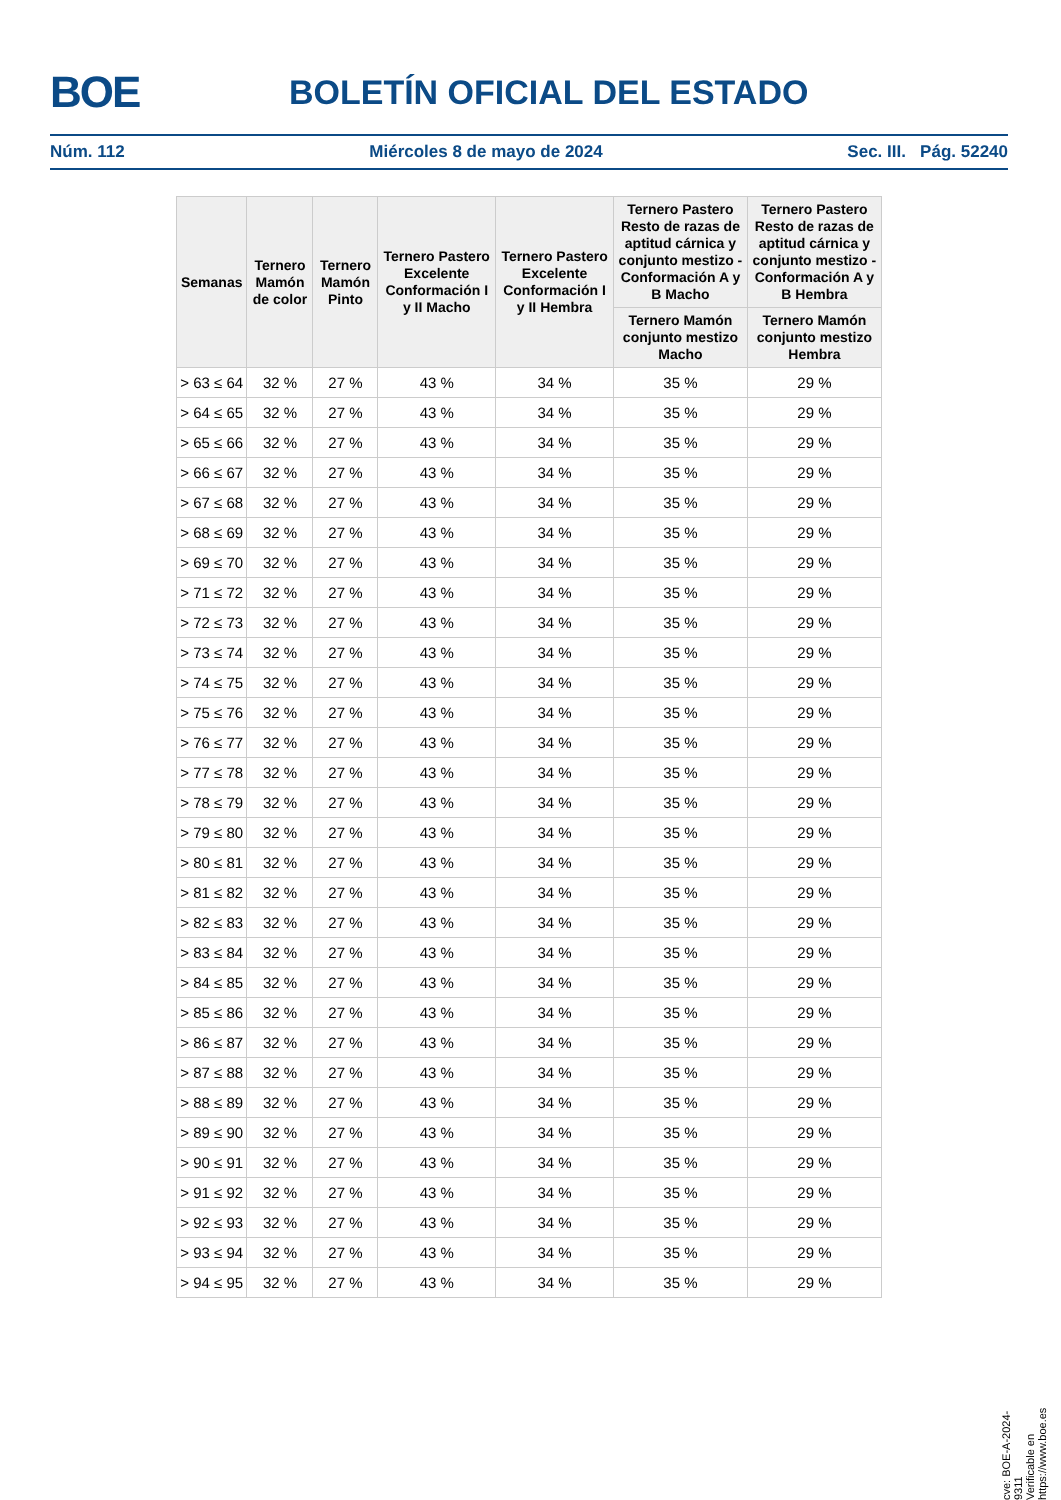BOE BOLETÍN OFICIAL DEL ESTADO
Núm. 112 Miércoles 8 de mayo de 2024 Sec. III. Pág. 52240
| Semanas | Ternero Mamón de color | Ternero Mamón Pinto | Ternero Pastero Excelente Conformación I y II Macho | Ternero Pastero Excelente Conformación I y II Hembra | Ternero Pastero Resto de razas de aptitud cárnica y conjunto mestizo - Conformación A y B Macho | Ternero Pastero Resto de razas de aptitud cárnica y conjunto mestizo - Conformación A y B Hembra |
| --- | --- | --- | --- | --- | --- | --- |
| | | | | | Ternero Mamón conjunto mestizo Macho | Ternero Mamón conjunto mestizo Hembra |
| > 63 ≤ 64 | 32 % | 27 % | 43 % | 34 % | 35 % | 29 % |
| > 64 ≤ 65 | 32 % | 27 % | 43 % | 34 % | 35 % | 29 % |
| > 65 ≤ 66 | 32 % | 27 % | 43 % | 34 % | 35 % | 29 % |
| > 66 ≤ 67 | 32 % | 27 % | 43 % | 34 % | 35 % | 29 % |
| > 67 ≤ 68 | 32 % | 27 % | 43 % | 34 % | 35 % | 29 % |
| > 68 ≤ 69 | 32 % | 27 % | 43 % | 34 % | 35 % | 29 % |
| > 69 ≤ 70 | 32 % | 27 % | 43 % | 34 % | 35 % | 29 % |
| > 71 ≤ 72 | 32 % | 27 % | 43 % | 34 % | 35 % | 29 % |
| > 72 ≤ 73 | 32 % | 27 % | 43 % | 34 % | 35 % | 29 % |
| > 73 ≤ 74 | 32 % | 27 % | 43 % | 34 % | 35 % | 29 % |
| > 74 ≤ 75 | 32 % | 27 % | 43 % | 34 % | 35 % | 29 % |
| > 75 ≤ 76 | 32 % | 27 % | 43 % | 34 % | 35 % | 29 % |
| > 76 ≤ 77 | 32 % | 27 % | 43 % | 34 % | 35 % | 29 % |
| > 77 ≤ 78 | 32 % | 27 % | 43 % | 34 % | 35 % | 29 % |
| > 78 ≤ 79 | 32 % | 27 % | 43 % | 34 % | 35 % | 29 % |
| > 79 ≤ 80 | 32 % | 27 % | 43 % | 34 % | 35 % | 29 % |
| > 80 ≤ 81 | 32 % | 27 % | 43 % | 34 % | 35 % | 29 % |
| > 81 ≤ 82 | 32 % | 27 % | 43 % | 34 % | 35 % | 29 % |
| > 82 ≤ 83 | 32 % | 27 % | 43 % | 34 % | 35 % | 29 % |
| > 83 ≤ 84 | 32 % | 27 % | 43 % | 34 % | 35 % | 29 % |
| > 84 ≤ 85 | 32 % | 27 % | 43 % | 34 % | 35 % | 29 % |
| > 85 ≤ 86 | 32 % | 27 % | 43 % | 34 % | 35 % | 29 % |
| > 86 ≤ 87 | 32 % | 27 % | 43 % | 34 % | 35 % | 29 % |
| > 87 ≤ 88 | 32 % | 27 % | 43 % | 34 % | 35 % | 29 % |
| > 88 ≤ 89 | 32 % | 27 % | 43 % | 34 % | 35 % | 29 % |
| > 89 ≤ 90 | 32 % | 27 % | 43 % | 34 % | 35 % | 29 % |
| > 90 ≤ 91 | 32 % | 27 % | 43 % | 34 % | 35 % | 29 % |
| > 91 ≤ 92 | 32 % | 27 % | 43 % | 34 % | 35 % | 29 % |
| > 92 ≤ 93 | 32 % | 27 % | 43 % | 34 % | 35 % | 29 % |
| > 93 ≤ 94 | 32 % | 27 % | 43 % | 34 % | 35 % | 29 % |
| > 94 ≤ 95 | 32 % | 27 % | 43 % | 34 % | 35 % | 29 % |
cve: BOE-A-2024-9311
Verificable en https://www.boe.es